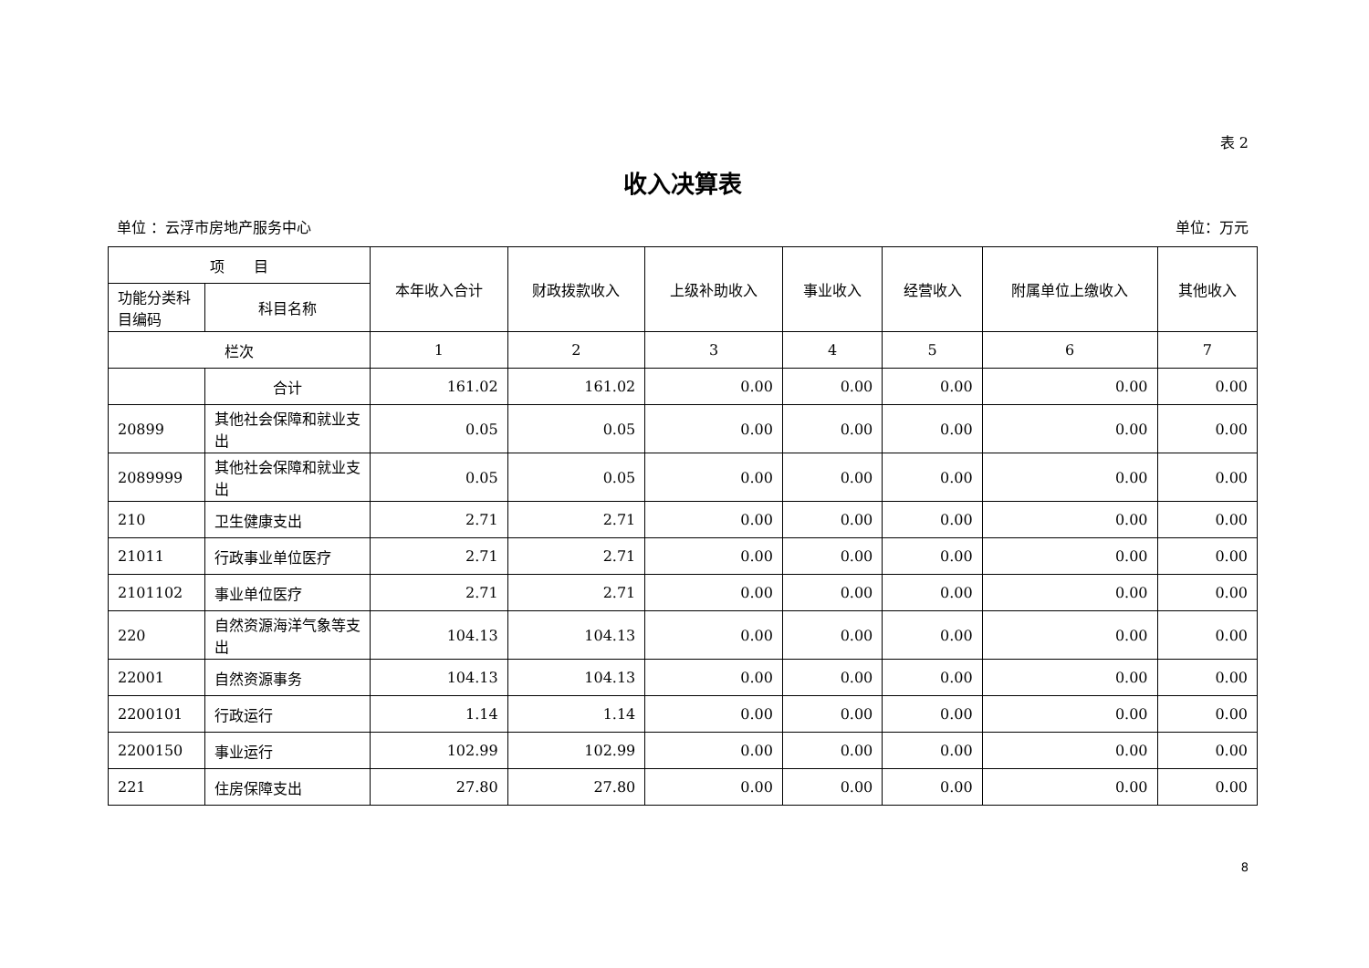表 2
收入决算表
单位 ：云浮市房地产服务中心 单位：万元
| 项 目 | | 本年收入合计 | 财政拨款收入 | 上级补助收入 | 事业收入 | 经营收入 | 附属单位上缴收入 | 其他收入 |
| --- | --- | --- | --- | --- | --- | --- | --- | --- |
| 功能分类科目编码 | 科目名称 | | | | | | | |
| 栏次 | | 1 | 2 | 3 | 4 | 5 | 6 | 7 |
| | 合计 | 161.02 | 161.02 | 0.00 | 0.00 | 0.00 | 0.00 | 0.00 |
| 20899 | 其他社会保障和就业支出 | 0.05 | 0.05 | 0.00 | 0.00 | 0.00 | 0.00 | 0.00 |
| 2089999 | 其他社会保障和就业支出 | 0.05 | 0.05 | 0.00 | 0.00 | 0.00 | 0.00 | 0.00 |
| 210 | 卫生健康支出 | 2.71 | 2.71 | 0.00 | 0.00 | 0.00 | 0.00 | 0.00 |
| 21011 | 行政事业单位医疗 | 2.71 | 2.71 | 0.00 | 0.00 | 0.00 | 0.00 | 0.00 |
| 2101102 | 事业单位医疗 | 2.71 | 2.71 | 0.00 | 0.00 | 0.00 | 0.00 | 0.00 |
| 220 | 自然资源海洋气象等支出 | 104.13 | 104.13 | 0.00 | 0.00 | 0.00 | 0.00 | 0.00 |
| 22001 | 自然资源事务 | 104.13 | 104.13 | 0.00 | 0.00 | 0.00 | 0.00 | 0.00 |
| 2200101 | 行政运行 | 1.14 | 1.14 | 0.00 | 0.00 | 0.00 | 0.00 | 0.00 |
| 2200150 | 事业运行 | 102.99 | 102.99 | 0.00 | 0.00 | 0.00 | 0.00 | 0.00 |
| 221 | 住房保障支出 | 27.80 | 27.80 | 0.00 | 0.00 | 0.00 | 0.00 | 0.00 |
8